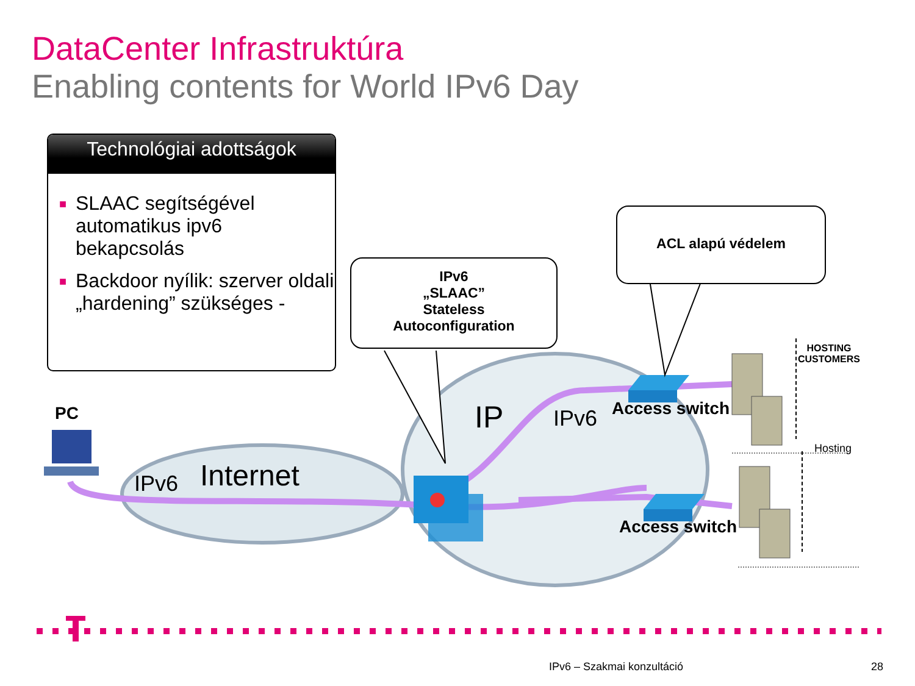DataCenter Infrastruktúra
Enabling contents for World IPv6 Day
Technológiai adottságok
■ SLAAC segítségével automatikus ipv6 bekapcsolás
■ Backdoor nyílik: szerver oldali „hardening” szükséges -
IPv6
„SLAAC”
Stateless
Autoconfiguration
ACL alapú védelem
PC
IPv6 Internet
IP IPv6 Access switch
Access switch
HOSTING
CUSTOMERS
Hosting
IPv6 – Szakmai konzultáció 28